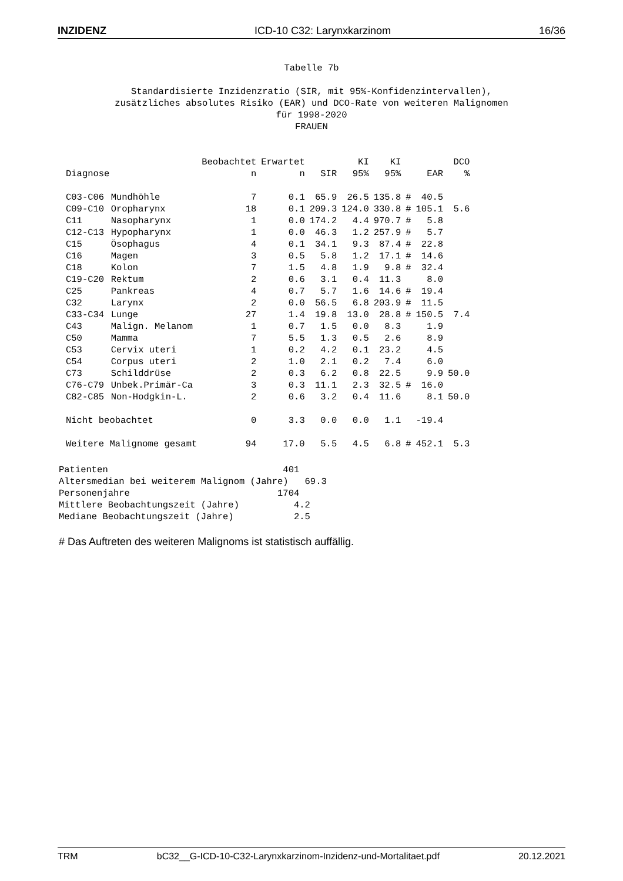INZIDENZ ICD-10 C32: Larynxkarzinom 16/36
Tabelle 7b Standardisierte Inzidenzratio (SIR, mit 95%-Konfidenzintervallen), zusätzliches absolutes Risiko (EAR) und DCO-Rate von weiteren Malignomen für 1998-2020 FRAUEN
| | | Beobachtet | Erwartet | | KI | KI | | | DCO |
| --- | --- | --- | --- | --- | --- | --- | --- | --- | --- |
| Diagnose | | n | n | SIR | 95% | 95% | | EAR | % |
| C03-C06 | Mundhöhle | 7 | 0.1 | 65.9 | 26.5 | 135.8 | # | 40.5 | |
| C09-C10 | Oropharynx | 18 | 0.1 | 209.3 | 124.0 | 330.8 | # | 105.1 | 5.6 |
| C11 | Nasopharynx | 1 | 0.0 | 174.2 | 4.4 | 970.7 | # | 5.8 | |
| C12-C13 | Hypopharynx | 1 | 0.0 | 46.3 | 1.2 | 257.9 | # | 5.7 | |
| C15 | Ösophagus | 4 | 0.1 | 34.1 | 9.3 | 87.4 | # | 22.8 | |
| C16 | Magen | 3 | 0.5 | 5.8 | 1.2 | 17.1 | # | 14.6 | |
| C18 | Kolon | 7 | 1.5 | 4.8 | 1.9 | 9.8 | # | 32.4 | |
| C19-C20 | Rektum | 2 | 0.6 | 3.1 | 0.4 | 11.3 | | 8.0 | |
| C25 | Pankreas | 4 | 0.7 | 5.7 | 1.6 | 14.6 | # | 19.4 | |
| C32 | Larynx | 2 | 0.0 | 56.5 | 6.8 | 203.9 | # | 11.5 | |
| C33-C34 | Lunge | 27 | 1.4 | 19.8 | 13.0 | 28.8 | # | 150.5 | 7.4 |
| C43 | Malign. Melanom | 1 | 0.7 | 1.5 | 0.0 | 8.3 | | 1.9 | |
| C50 | Mamma | 7 | 5.5 | 1.3 | 0.5 | 2.6 | | 8.9 | |
| C53 | Cervix uteri | 1 | 0.2 | 4.2 | 0.1 | 23.2 | | 4.5 | |
| C54 | Corpus uteri | 2 | 1.0 | 2.1 | 0.2 | 7.4 | | 6.0 | |
| C73 | Schilddrüse | 2 | 0.3 | 6.2 | 0.8 | 22.5 | | 9.9 | 50.0 |
| C76-C79 | Unbek.Primär-Ca | 3 | 0.3 | 11.1 | 2.3 | 32.5 | # | 16.0 | |
| C82-C85 | Non-Hodgkin-L. | 2 | 0.6 | 3.2 | 0.4 | 11.6 | | 8.1 | 50.0 |
| Nicht beobachtet | | 0 | 3.3 | 0.0 | 0.0 | 1.1 | | -19.4 | |
| Weitere Malignome gesamt | | 94 | 17.0 | 5.5 | 4.5 | 6.8 | # | 452.1 | 5.3 |
Patienten 401 Altersmedian bei weiterem Malignom (Jahre) 69.3 Personenjahre 1704 Mittlere Beobachtungszeit (Jahre) 4.2 Mediane Beobachtungszeit (Jahre) 2.5
# Das Auftreten des weiteren Malignoms ist statistisch auffällig.
TRM bC32__G-ICD-10-C32-Larynxkarzinom-Inzidenz-und-Mortalitaet.pdf 20.12.2021